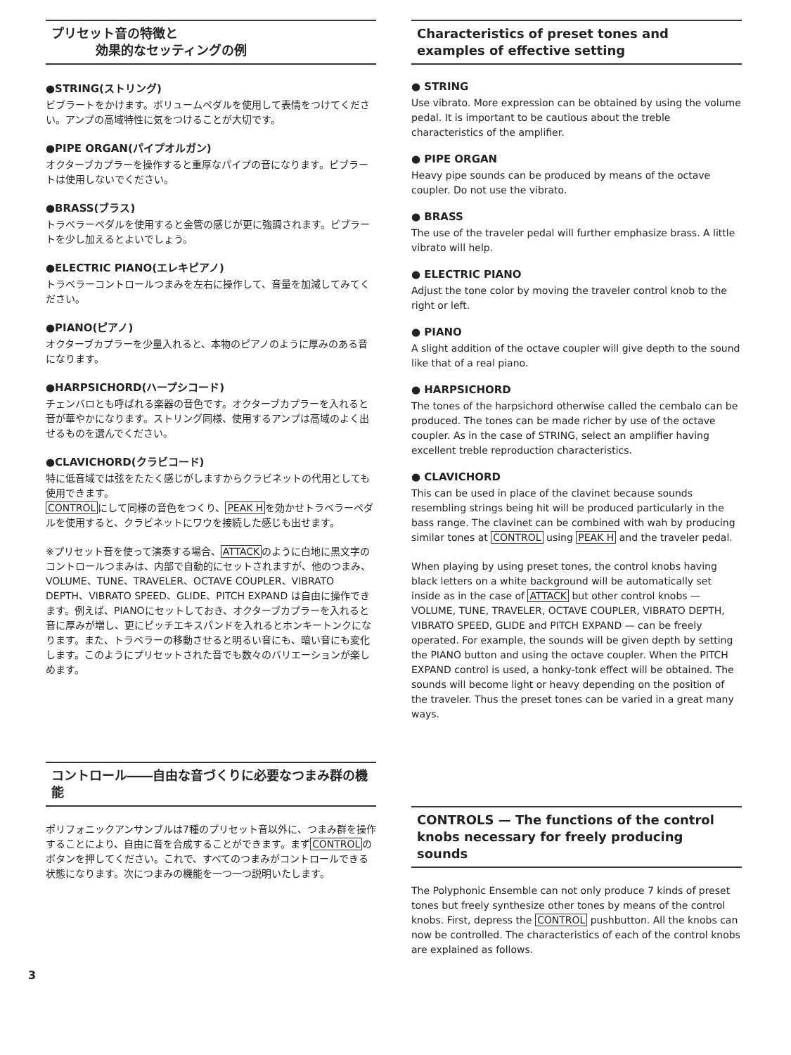プリセット音の特徴と
効果的なセッティングの例
●STRING(ストリング)
ビブラートをかけます。ボリュームペダルを使用して表情をつけてください。アンプの高域特性に気をつけることが大切です。
●PIPE ORGAN(パイプオルガン)
オクターブカプラーを操作すると重厚なパイプの音になります。ビブラートは使用しないでください。
●BRASS(ブラス)
トラベラーペダルを使用すると金管の感じが更に強調されます。ビブラートを少し加えるとよいでしょう。
●ELECTRIC PIANO(エレキピアノ)
トラベラーコントロールつまみを左右に操作して、音量を加減してみてください。
●PIANO(ピアノ)
オクターブカプラーを少量入れると、本物のピアノのように厚みのある音になります。
●HARPSICHORD(ハープシコード)
チェンバロとも呼ばれる楽器の音色です。オクターブカプラーを入れると音が華やかになります。ストリング同様、使用するアンプは高域のよく出せるものを選んでください。
●CLAVICHORD(クラビコード)
特に低音域では弦をたたく感じがしますからクラビネットの代用としても使用できます。
CONTROLにして同様の音色をつくり、PEAK Hを効かせトラベラーペダルを使用すると、クラビネットにワウを接続した感じも出せます。
※プリセット音を使って演奏する場合、ATTACKのように白地に黒文字のコントロールつまみは、内部で自動的にセットされますが、他のつまみ、VOLUME、TUNE、TRAVELER、OCTAVE COUPLER、VIBRATO DEPTH、VIBRATO SPEED、GLIDE、PITCH EXPAND は自由に操作できます。例えば、PIANOにセットしておき、オクターブカプラーを入れると音に厚みが増し、更にピッチエキスパンドを入れるとホンキートンクになります。また、トラベラーの移動させると明るい音にも、暗い音にも変化します。このようにプリセットされた音でも数々のバリエーションが楽しめます。
コントロール――自由な音づくりに必要なつまみ群の機能
ポリフォニックアンサンブルは7種のプリセット音以外に、つまみ群を操作することにより、自由に音を合成することができます。まずCONTROLのボタンを押してください。これで、すべてのつまみがコントロールできる状態になります。次につまみの機能を一つ一つ説明いたします。
Characteristics of preset tones and examples of effective setting
● STRING
Use vibrato. More expression can be obtained by using the volume pedal. It is important to be cautious about the treble characteristics of the amplifier.
● PIPE ORGAN
Heavy pipe sounds can be produced by means of the octave coupler. Do not use the vibrato.
● BRASS
The use of the traveler pedal will further emphasize brass. A little vibrato will help.
● ELECTRIC PIANO
Adjust the tone color by moving the traveler control knob to the right or left.
● PIANO
A slight addition of the octave coupler will give depth to the sound like that of a real piano.
● HARPSICHORD
The tones of the harpsichord otherwise called the cembalo can be produced. The tones can be made richer by use of the octave coupler. As in the case of STRING, select an amplifier having excellent treble reproduction characteristics.
● CLAVICHORD
This can be used in place of the clavinet because sounds resembling strings being hit will be produced particularly in the bass range. The clavinet can be combined with wah by producing similar tones at CONTROL using PEAK H and the traveler pedal.
When playing by using preset tones, the control knobs having black letters on a white background will be automatically set inside as in the case of ATTACK but other control knobs — VOLUME, TUNE, TRAVELER, OCTAVE COUPLER, VIBRATO DEPTH, VIBRATO SPEED, GLIDE and PITCH EXPAND — can be freely operated. For example, the sounds will be given depth by setting the PIANO button and using the octave coupler. When the PITCH EXPAND control is used, a honky-tonk effect will be obtained. The sounds will become light or heavy depending on the position of the traveler. Thus the preset tones can be varied in a great many ways.
CONTROLS — The functions of the control knobs necessary for freely producing sounds
The Polyphonic Ensemble can not only produce 7 kinds of preset tones but freely synthesize other tones by means of the control knobs. First, depress the CONTROL pushbutton. All the knobs can now be controlled. The characteristics of each of the control knobs are explained as follows.
3